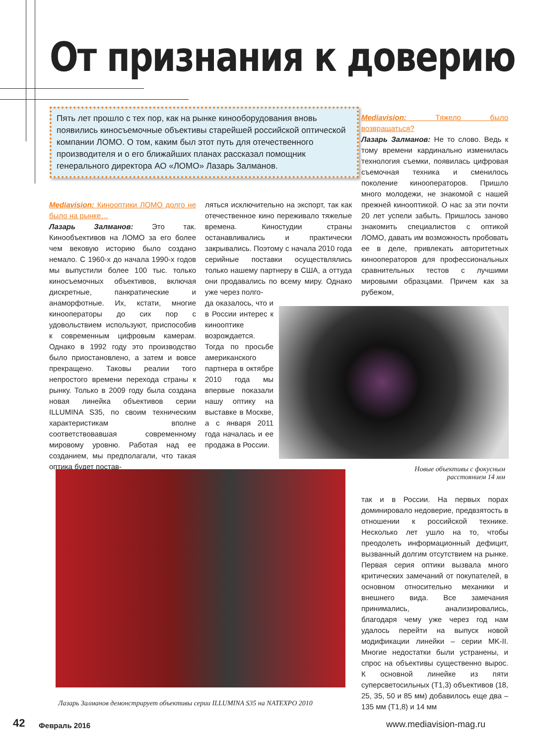От признания к доверию
Пять лет прошло с тех пор, как на рынке кинооборудования вновь появились киносъемочные объективы старейшей российской оптической компании ЛОМО. О том, каким был этот путь для отечественного производителя и о его ближайших планах рассказал помощник генерального директора АО «ЛОМО» Лазарь Залманов.
Mediavision: Кинооптики ЛОМО долго не было на рынке…
Лазарь Залманов: Это так. Кинообъективов на ЛОМО за его более чем вековую историю было создано немало. С 1960-х до начала 1990-х годов мы выпустили более 100 тыс. только киносъемочных объективов, включая дискретные, панкратические и анаморфотные. Их, кстати, многие кинооператоры до сих пор с удовольствием используют, приспособив к современным цифровым камерам. Однако в 1992 году это производство было приостановлено, а затем и вовсе прекращено. Таковы реалии того непростого времени перехода страны к рынку. Только в 2009 году была создана новая линейка объективов серии ILLUMINA S35, по своим техническим характеристикам вполне соответствовавшая современному мировому уровню. Работая над ее созданием, мы предполагали, что такая оптика будет постав-
ляться исключительно на экспорт, так как отечественное кино переживало тяжелые времена. Киностудии страны останавливались и практически закрывались. Поэтому с начала 2010 года серийные поставки осуществлялись только нашему партнеру в США, а оттуда они продавались по всему миру. Однако уже через полго-
да оказалось, что и в России интерес к кинооптике возрождается. Тогда по просьбе американского партнера в октябре 2010 года мы впервые показали нашу оптику на выставке в Москве, а с января 2011 года началась и ее продажа в России.
Mediavision: Тяжело было возвращаться?
Лазарь Залманов: Не то слово. Ведь к тому времени кардинально изменилась технология съемки, появилась цифровая съемочная техника и сменилось поколение кинооператоров. Пришло много молодежи, не знакомой с нашей прежней кинооптикой. О нас за эти почти 20 лет успели забыть. Пришлось заново знакомить специалистов с оптикой ЛОМО, давать им возможность пробовать ее в деле, привлекать авторитетных кинооператоров для профессиональных сравнительных тестов с лучшими мировыми образцами. Причем как за рубежом,
Новые объективы с фокусным расстоянием 14 мм
так и в России. На первых порах доминировало недоверие, предвзятость в отношении к российской технике. Несколько лет ушло на то, чтобы преодолеть информационный дефицит, вызванный долгим отсутствием на рынке. Первая серия оптики вызвала много критических замечаний от покупателей, в основном относительно механики и внешнего вида. Все замечания принимались, анализировались, благодаря чему уже через год нам удалось перейти на выпуск новой модификации линейки – серии MK-II. Многие недостатки были устранены, и спрос на объективы существенно вырос. К основной линейке из пяти суперсветосильных (T1,3) объективов (18, 25, 35, 50 и 85 мм) добавилось еще два – 135 мм (T1,8) и 14 мм
Лазарь Залманов демонстрирует объективы серии ILLUMINA S35 на NATEXPO 2010
42 Февраль 2016 www.mediavision-mag.ru